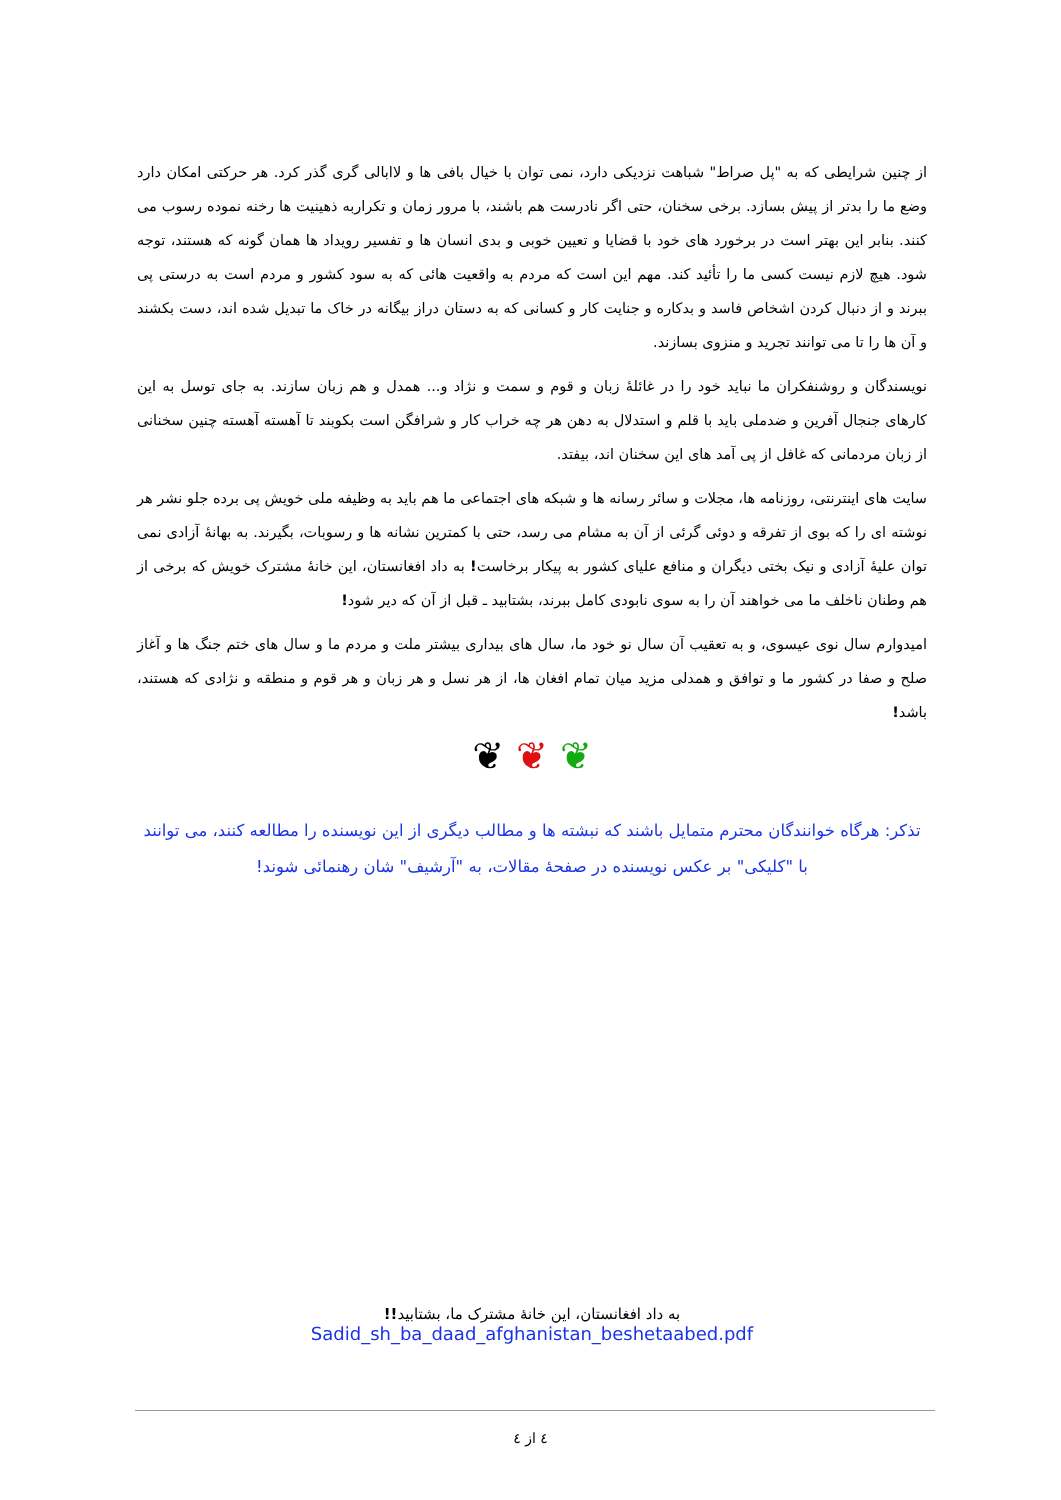از چنین شرایطی که به "پل صراط" شباهت نزدیکی دارد، نمی توان با خیال بافی ها و لاابالی گری گذر کرد. هر حرکتی امکان دارد وضع ما را بدتر از پیش بسازد. برخی سخنان، حتی اگر نادرست هم باشند، با مرور زمان و تکراربه ذهینیت ها رخنه نموده رسوب می کنند. بنابر این بهتر است در برخورد های خود با قضایا و تعیین خوبی و بدی انسان ها و تفسیر رویداد ها همان گونه که هستند، توجه شود. هیچ لازم نیست کسی ما را تأئید کند. مهم این است که مردم به واقعیت هائی که به سود کشور و مردم است به درستی پی ببرند و از دنبال کردن اشخاص فاسد و بدکاره و جنایت کار و کسانی که به دستان دراز بیگانه در خاک ما تبدیل شده اند، دست بکشند و آن ها را تا می توانند تجرید و منزوی بسازند.
نویسندگان و روشنفکران ما نباید خود را در غائلهٔ زبان و قوم و سمت و نژاد و... همدل و هم زبان سازند. به جای توسل به این کارهای جنجال آفرین و ضدملی باید با قلم و استدلال به دهن هر چه خراب کار و شرافگن است بکوبند تا آهسته آهسته چنین سخنانی از زبان مردمانی که غافل از پی آمد های این سخنان اند، بیفتد.
سایت های اینترنتی، روزنامه ها، مجلات و سائر رسانه ها و شبکه های اجتماعی ما هم باید به وظیفه ملی خویش پی برده جلو نشر هر نوشته ای را که بوی از تفرقه و دوئی گرئی از آن به مشام می رسد، حتی با کمترین نشانه ها و رسوبات، بگیرند. به بهانهٔ آزادی نمی توان علیهٔ آزادی و نیک بختی دیگران و منافع علیای کشور به پیکار برخاست! به داد افغانستان، این خانهٔ مشترک خویش که برخی از هم وطنان ناخلف ما می خواهند آن را به سوی نابودی کامل ببرند، بشتابید ـ قبل از آن که دیر شود!
امیدوارم سال نوی عیسوی، و به تعقیب آن سال نو خود ما، سال های بیداری بیشتر ملت و مردم ما و سال های ختم جنگ ها و آغاز صلح و صفا در کشور ما و توافق و همدلی مزید میان تمام افغان ها، از هر نسل و هر زبان و هر قوم و منطقه و نژادی که هستند، باشد!
❦ ❦ ❦
تذکر: هرگاه خوانندگان محترم متمایل باشند که نبشته ها و مطالب دیگری از این نویسنده را مطالعه کنند، می توانند با "کلیکی" بر عکس نویسنده در صفحهٔ مقالات، به "آرشیف" شان رهنمائی شوند!
به داد افغانستان، این خانهٔ مشترک ما، بشتابید!!
Sadid_sh_ba_daad_afghanistan_beshetaabed.pdf
٤ از ٤